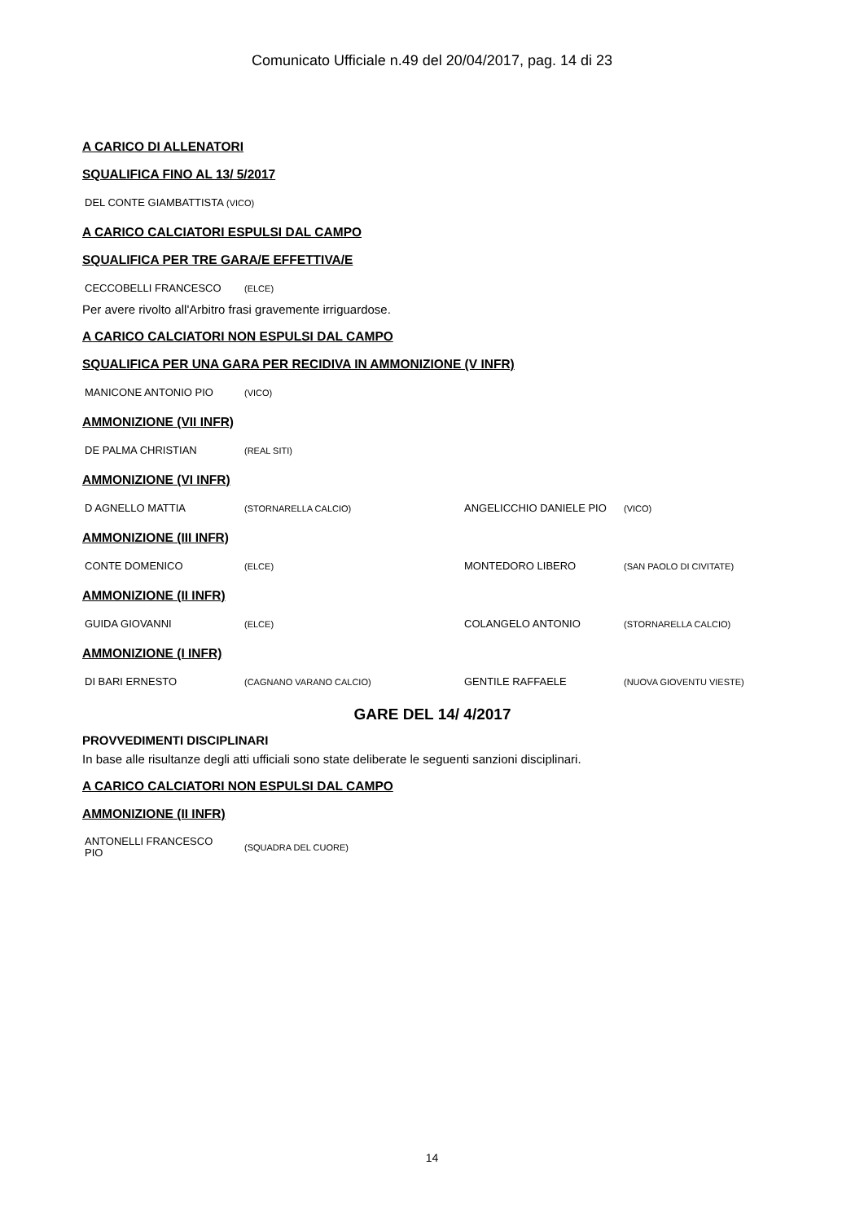Comunicato Ufficiale n.49 del 20/04/2017, pag. 14 di 23
A CARICO DI ALLENATORI
SQUALIFICA FINO AL 13/ 5/2017
| DEL CONTE GIAMBATTISTA | (VICO) |
A CARICO CALCIATORI ESPULSI DAL CAMPO
SQUALIFICA PER TRE GARA/E EFFETTIVA/E
| CECCOBELLI FRANCESCO | (ELCE) |
Per avere rivolto all'Arbitro frasi gravemente irriguardose.
A CARICO CALCIATORI NON ESPULSI DAL CAMPO
SQUALIFICA PER UNA GARA PER RECIDIVA IN AMMONIZIONE (V INFR)
| MANICONE ANTONIO PIO | (VICO) |
AMMONIZIONE (VII INFR)
| DE PALMA CHRISTIAN | (REAL SITI) |
AMMONIZIONE (VI INFR)
| D AGNELLO MATTIA | (STORNARELLA CALCIO) | ANGELICCHIO DANIELE PIO | (VICO) |
AMMONIZIONE (III INFR)
| CONTE DOMENICO | (ELCE) | MONTEDORO LIBERO | (SAN PAOLO DI CIVITATE) |
AMMONIZIONE (II INFR)
| GUIDA GIOVANNI | (ELCE) | COLANGELO ANTONIO | (STORNARELLA CALCIO) |
AMMONIZIONE (I INFR)
| DI BARI ERNESTO | (CAGNANO VARANO CALCIO) | GENTILE RAFFAELE | (NUOVA GIOVENTU VIESTE) |
GARE DEL 14/ 4/2017
PROVVEDIMENTI DISCIPLINARI
In base alle risultanze degli atti ufficiali sono state deliberate le seguenti sanzioni disciplinari.
A CARICO CALCIATORI NON ESPULSI DAL CAMPO
AMMONIZIONE (II INFR)
| ANTONELLI FRANCESCO PIO | (SQUADRA DEL CUORE) |
14